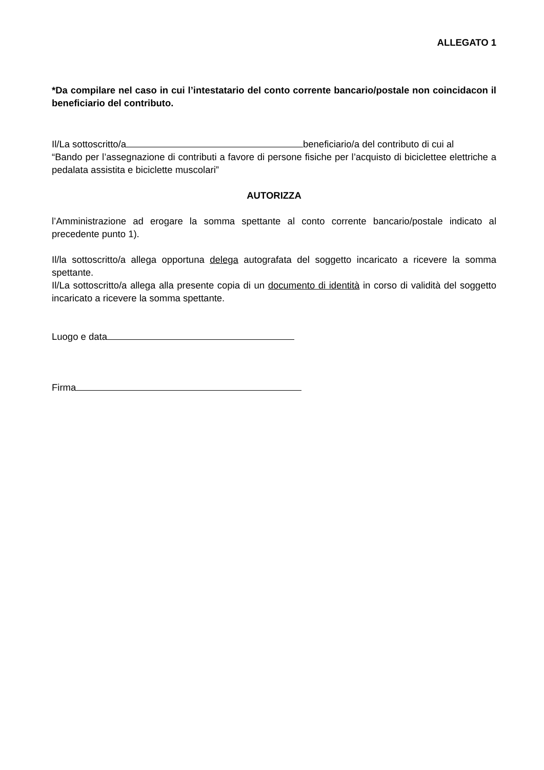ALLEGATO 1
*Da compilare nel caso in cui l’intestatario del conto corrente bancario/postale non coincidacon il beneficiario del contributo.
Il/La sottoscritto/a beneficiario/a del contributo di cui al
“Bando per l’assegnazione di contributi a favore di persone fisiche per l’acquisto di biciclettee elettriche a pedalata assistita e biciclette muscolari”
AUTORIZZA
l’Amministrazione ad erogare la somma spettante al conto corrente bancario/postale indicato al precedente punto 1).
Il/la sottoscritto/a allega opportuna delega autografata del soggetto incaricato a ricevere la somma spettante.
Il/La sottoscritto/a allega alla presente copia di un documento di identità in corso di validità del soggetto incaricato a ricevere la somma spettante.
Luogo e data
Firma